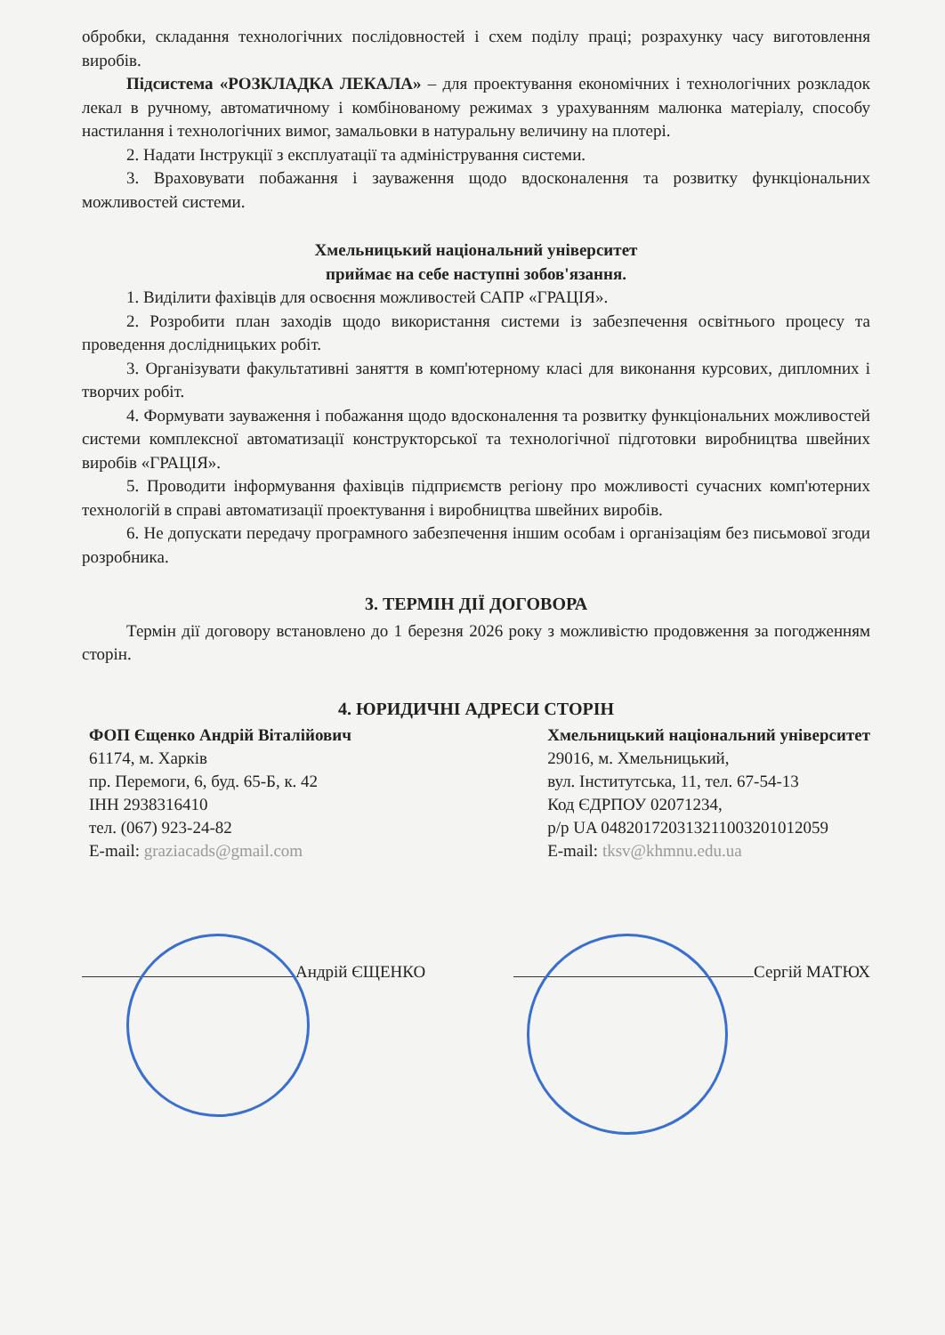обробки, складання технологічних послідовностей і схем поділу праці; розрахунку часу виготовлення виробів.
Підсистема «РОЗКЛАДКА ЛЕКАЛА» – для проектування економічних і технологічних розкладок лекал в ручному, автоматичному і комбінованому режимах з урахуванням малюнка матеріалу, способу настилання і технологічних вимог, замальовки в натуральну величину на плотері.
2. Надати Інструкції з експлуатації та адміністрування системи.
3. Враховувати побажання і зауваження щодо вдосконалення та розвитку функціональних можливостей системи.
Хмельницький національний університет
приймає на себе наступні зобов'язання.
1. Виділити фахівців для освоєння можливостей САПР «ГРАЦІЯ».
2. Розробити план заходів щодо використання системи із забезпечення освітнього процесу та проведення дослідницьких робіт.
3. Організувати факультативні заняття в комп'ютерному класі для виконання курсових, дипломних і творчих робіт.
4. Формувати зауваження і побажання щодо вдосконалення та розвитку функціональних можливостей системи комплексної автоматизації конструкторської та технологічної підготовки виробництва швейних виробів «ГРАЦІЯ».
5. Проводити інформування фахівців підприємств регіону про можливості сучасних комп'ютерних технологій в справі автоматизації проектування і виробництва швейних виробів.
6. Не допускати передачу програмного забезпечення іншим особам і організаціям без письмової згоди розробника.
3. ТЕРМІН ДІЇ ДОГОВОРА
Термін дії договору встановлено до 1 березня 2026 року з можливістю продовження за погодженням сторін.
4. ЮРИДИЧНІ АДРЕСИ СТОРІН
ФОП Єщенко Андрій Віталійович
61174, м. Харків
пр. Перемоги, 6, буд. 65-Б, к. 42
ІНН 2938316410
тел. (067) 923-24-82
E-mail: graziacads@gmail.com
Хмельницький національний університет
29016, м. Хмельницький,
вул. Інститутська, 11, тел. 67-54-13
Код ЄДРПОУ 02071234,
р/р UA 048201720313211003201012059
E-mail: tksv@khmnu.edu.ua
Андрій ЄЩЕНКО Сергій МАТЮХ